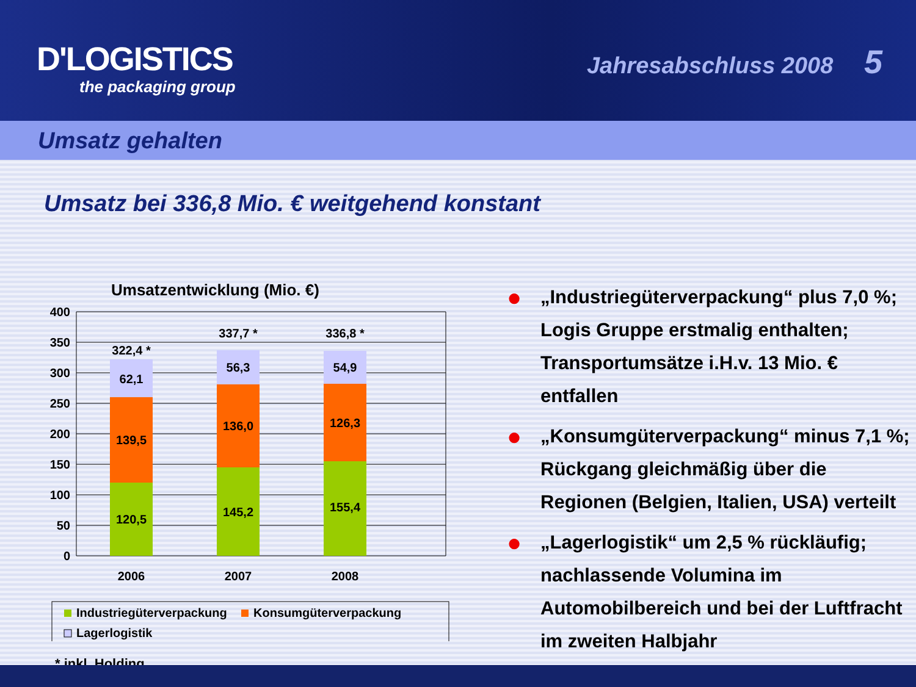D'LOGISTICS
the packaging group
Jahresabschluss 2008 5
Umsatz gehalten
Umsatz bei 336,8 Mio. € weitgehend konstant
Umsatzentwicklung (Mio. €)
400
350
300
250
200
150
100
50
0
120,5
139,5
62,1
322,4 *
145,2
136,0
56,3
337,7 *
155,4
126,3
54,9
336,8 *
2006
2007
2008
Industriegüterverpackung
Konsumgüterverpackung
Lagerlogistik
* inkl. Holding
● „Industriegüterverpackung“ plus 7,0 %; Logis Gruppe erstmalig enthalten; Transportumsätze i.H.v. 13 Mio. € entfallen
● „Konsumgüterverpackung“ minus 7,1 %; Rückgang gleichmäßig über die Regionen (Belgien, Italien, USA) verteilt
● „Lagerlogistik“ um 2,5 % rückläufig; nachlassende Volumina im Automobilbereich und bei der Luftfracht im zweiten Halbjahr